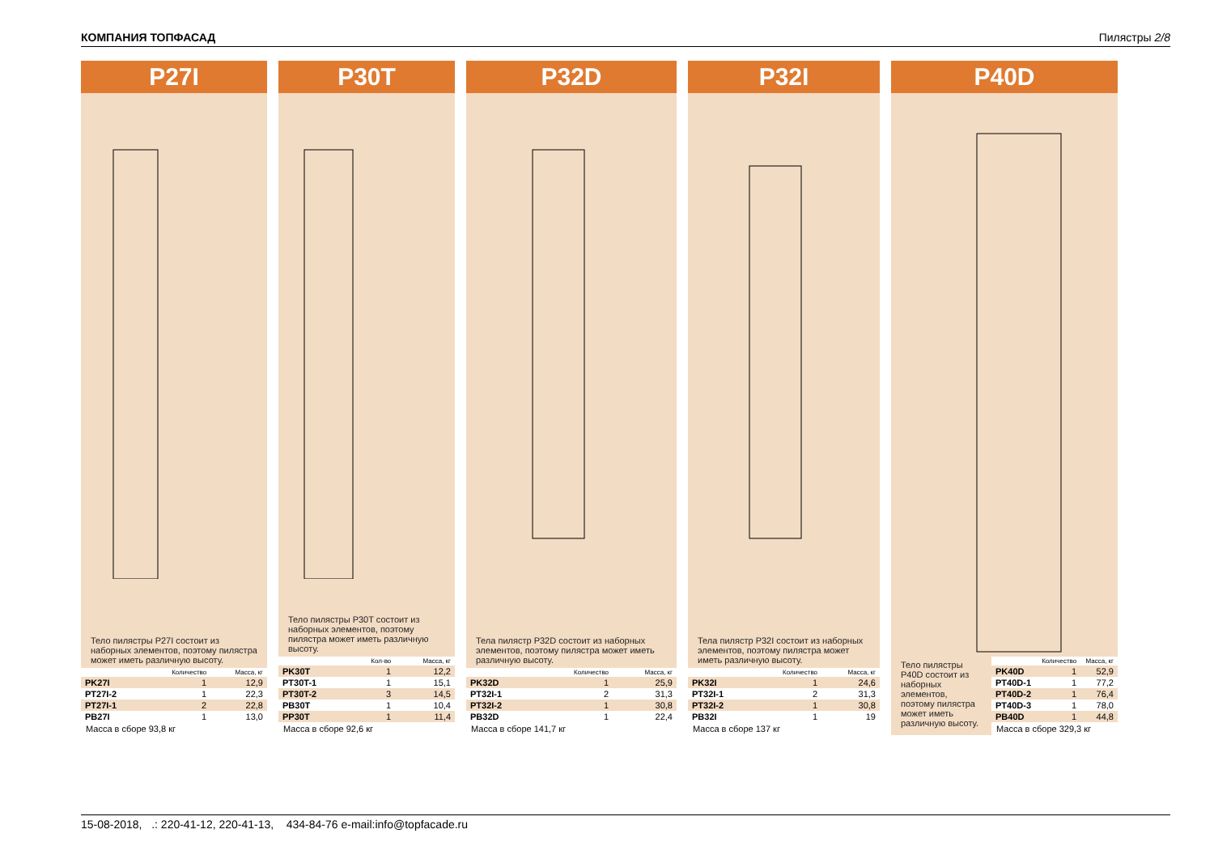КОМПАНИЯ ТОПФАСАД Пилястры 2/8
P27I
Тело пилястры P27I состоит из наборных элементов, поэтому пилястра может иметь различную высоту.
| | Количество | Масса, кг |
| --- | --- | --- |
| PK27I | 1 | 12,9 |
| PT27I-2 | 1 | 22,3 |
| PT27I-1 | 2 | 22,8 |
| PB27I | 1 | 13,0 |
Масса в сборе 93,8 кг
P30T
Тело пилястры P30T состоит из наборных элементов, поэтому пилястра может иметь различную высоту.
| | Кол-во | Масса, кг |
| --- | --- | --- |
| PK30T | 1 | 12,2 |
| PT30T-1 | 1 | 15,1 |
| PT30T-2 | 3 | 14,5 |
| PB30T | 1 | 10,4 |
| PP30T | 1 | 11,4 |
Масса в сборе 92,6 кг
P32D
Тела пилястр P32D состоит из наборных элементов, поэтому пилястра может иметь различную высоту.
| | Количество | Масса, кг |
| --- | --- | --- |
| PK32D | 1 | 25,9 |
| PT32I-1 | 2 | 31,3 |
| PT32I-2 | 1 | 30,8 |
| PB32D | 1 | 22,4 |
Масса в сборе 141,7 кг
P32I
Тела пилястр P32I состоит из наборных элементов, поэтому пилястра может иметь различную высоту.
| | Количество | Масса, кг |
| --- | --- | --- |
| PK32I | 1 | 24,6 |
| PT32I-1 | 2 | 31,3 |
| PT32I-2 | 1 | 30,8 |
| PB32I | 1 | 19 |
Масса в сборе 137 кг
P40D
Тело пилястры P40D состоит из наборных элементов, поэтому пилястра может иметь различную высоту.
| | Количество | Масса, кг |
| --- | --- | --- |
| PK40D | 1 | 52,9 |
| PT40D-1 | 1 | 77,2 |
| PT40D-2 | 1 | 76,4 |
| PT40D-3 | 1 | 78,0 |
| PB40D | 1 | 44,8 |
Масса в сборе 329,3 кг
15-08-2018, .: 220-41-12, 220-41-13, 434-84-76 e-mail:info@topfacade.ru